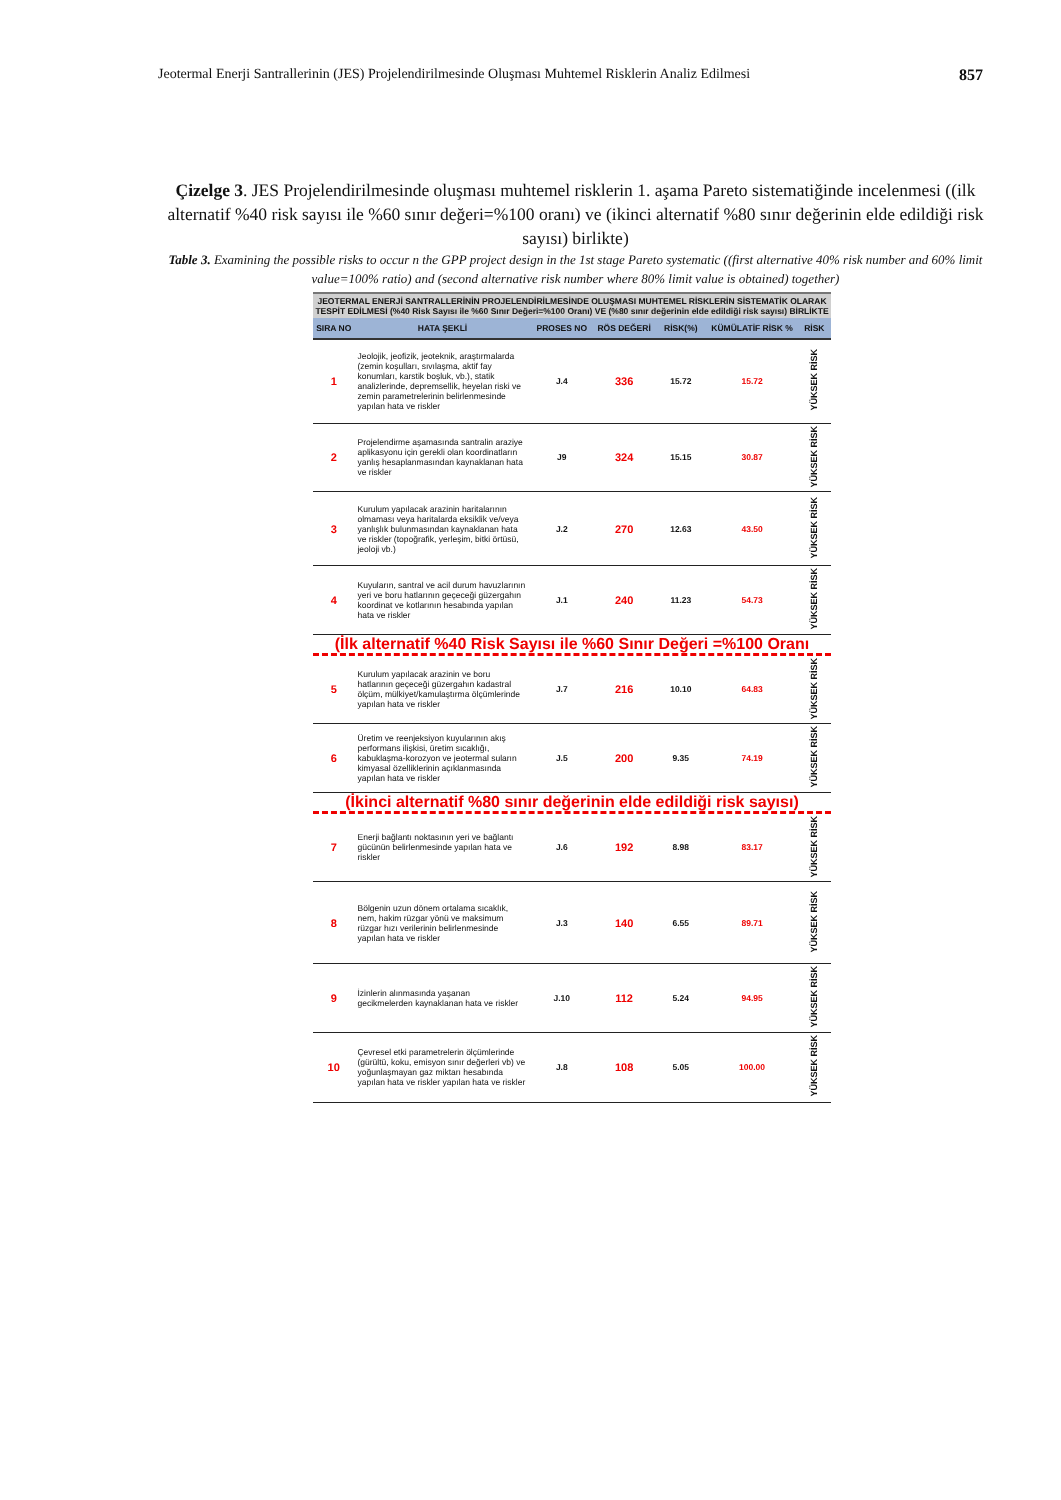Jeotermal Enerji Santrallerinin (JES) Projelendirilmesinde Oluşması Muhtemel Risklerin Analiz Edilmesi 857
Çizelge 3. JES Projelendirilmesinde oluşması muhtemel risklerin 1. aşama Pareto sistematiğinde incelenmesi ((ilk alternatif %40 risk sayısı ile %60 sınır değeri=%100 oranı) ve (ikinci alternatif %80 sınır değerinin elde edildiği risk sayısı) birlikte)
Table 3. Examining the possible risks to occur n the GPP project design in the 1st stage Pareto systematic ((first alternative 40% risk number and 60% limit value=100% ratio) and (second alternative risk number where 80% limit value is obtained) together)
| JEOTERMAL ENERJİ SANTRALLERİNİN PROJELENDİRİLMESİNDE OLUŞMASI MUHTEMEL RİSKLERİN SİSTEMATİK OLARAK TESPİT EDİLMESİ (%40 Risk Sayısı ile %60 Sınır Değeri=%100 Oranı) VE (%80 sınır değerinin elde edildiği risk sayısı) BİRLİKTE | | | | | | |
| --- | --- | --- | --- | --- | --- | --- |
| SIRA NO | HATA ŞEKLİ | PROSES NO | RÖS DEĞERİ | RİSK(%) | KÜMÜLATİF RİSK % | RİSK |
| 1 | Jeolojik, jeofizik, jeoteknik, araştırmalarda (zemin koşulları, sıvılaşma, aktif fay konumları, karstik boşluk, vb.), statik analizlerinde, depremsellik, heyelan riski ve zemin parametrelerinin belirlenmesinde yapılan hata ve riskler | J.4 | 336 | 15.72 | 15.72 | YÜKSEK RİSK |
| 2 | Projelendirme aşamasında santralin araziye aplikasyonu için gerekli olan koordinatların yanlış hesaplanmasından kaynaklanan hata ve riskler | J9 | 324 | 15.15 | 30.87 | YÜKSEK RİSK |
| 3 | Kurulum yapılacak arazinin haritalarının olmaması veya haritalarda eksiklik ve/veya yanlışlık bulunmasından kaynaklanan hata ve riskler (topoğrafik, yerleşim, bitki örtüsü, jeoloji vb.) | J.2 | 270 | 12.63 | 43.50 | YÜKSEK RİSK |
| 4 | Kuyuların, santral ve acil durum havuzlarının yeri ve boru hatlarının geçeceği güzergahın koordinat ve kotlarının hesabında yapılan hata ve riskler | J.1 | 240 | 11.23 | 54.73 | YÜKSEK RİSK |
| (İlk alternatif %40 Risk Sayısı ile %60 Sınır Değeri =%100 Oranı | | | | | | |
| 5 | Kurulum yapılacak arazinin ve boru hatlarının geçeceği güzergahın kadastral ölçüm, mülkiyet/kamulaştırma ölçümlerinde yapılan hata ve riskler | J.7 | 216 | 10.10 | 64.83 | YÜKSEK RİSK |
| 6 | Üretim ve reenjeksiyon kuyularının akış performans ilişkisi, üretim sıcaklığı, kabuklaşma-korozyon ve jeotermal suların kimyasal özelliklerinin açıklanmasında yapılan hata ve riskler | J.5 | 200 | 9.35 | 74.19 | YÜKSEK RİSK |
| (İkinci alternatif %80 sınır değerinin elde edildiği risk sayısı) | | | | | | |
| 7 | Enerji bağlantı noktasının yeri ve bağlantı gücünün belirlenmesinde yapılan hata ve riskler | J.6 | 192 | 8.98 | 83.17 | YÜKSEK RİSK |
| 8 | Bölgenin uzun dönem ortalama sıcaklık, nem, hakim rüzgar yönü ve maksimum rüzgar hızı verilerinin belirlenmesinde yapılan hata ve riskler | J.3 | 140 | 6.55 | 89.71 | YÜKSEK RİSK |
| 9 | İzinlerin alınmasında yaşanan gecikmelerden kaynaklanan hata ve riskler | J.10 | 112 | 5.24 | 94.95 | YÜKSEK RİSK |
| 10 | Çevresel etki parametrelerin ölçümlerinde (gürültü, koku, emisyon sınır değerleri vb) ve yoğunlaşmayan gaz miktarı hesabında yapılan hata ve riskler yapılan hata ve riskler | J.8 | 108 | 5.05 | 100.00 | YÜKSEK RİSK |